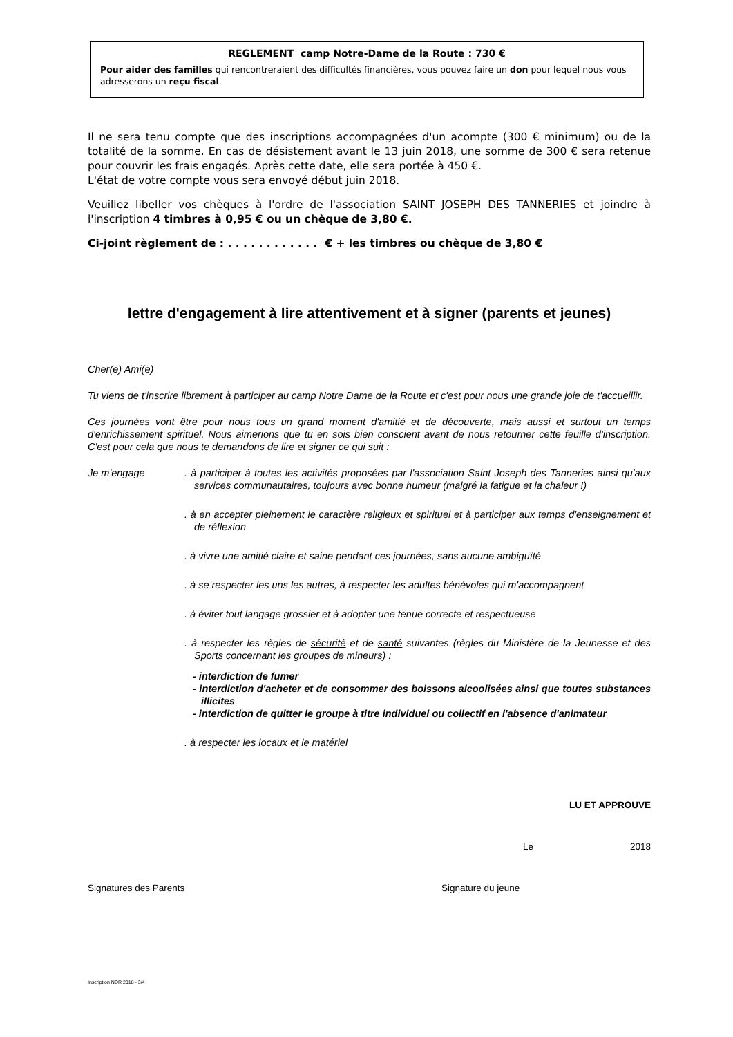REGLEMENT camp Notre-Dame de la Route : 730 €
Pour aider des familles qui rencontreraient des difficultés financières, vous pouvez faire un don pour lequel nous vous adresserons un reçu fiscal.
Il ne sera tenu compte que des inscriptions accompagnées d'un acompte (300 € minimum) ou de la totalité de la somme. En cas de désistement avant le 13 juin 2018, une somme de 300 € sera retenue pour couvrir les frais engagés. Après cette date, elle sera portée à 450 €.
L'état de votre compte vous sera envoyé début juin 2018.
Veuillez libeller vos chèques à l'ordre de l'association SAINT JOSEPH DES TANNERIES et joindre à l'inscription 4 timbres à 0,95 € ou un chèque de 3,80 €.
Ci-joint règlement de : . . . . . . . . . . . . € + les timbres ou chèque de 3,80 €
lettre d'engagement à lire attentivement et à signer (parents et jeunes)
Cher(e) Ami(e)
Tu viens de t'inscrire librement à participer au camp Notre Dame de la Route et c'est pour nous une grande joie de t'accueillir.
Ces journées vont être pour nous tous un grand moment d'amitié et de découverte, mais aussi et surtout un temps d'enrichissement spirituel. Nous aimerions que tu en sois bien conscient avant de nous retourner cette feuille d'inscription. C'est pour cela que nous te demandons de lire et signer ce qui suit :
Je m'engage . à participer à toutes les activités proposées par l'association Saint Joseph des Tanneries ainsi qu'aux services communautaires, toujours avec bonne humeur (malgré la fatigue et la chaleur !)
. à en accepter pleinement le caractère religieux et spirituel et à participer aux temps d'enseignement et de réflexion
. à vivre une amitié claire et saine pendant ces journées, sans aucune ambiguïté
. à se respecter les uns les autres, à respecter les adultes bénévoles qui m'accompagnent
. à éviter tout langage grossier et à adopter une tenue correcte et respectueuse
. à respecter les règles de sécurité et de santé suivantes (règles du Ministère de la Jeunesse et des Sports concernant les groupes de mineurs) :
- interdiction de fumer
- interdiction d'acheter et de consommer des boissons alcoolisées ainsi que toutes substances illicites
- interdiction de quitter le groupe à titre individuel ou collectif en l'absence d'animateur
. à respecter les locaux et le matériel
LU ET APPROUVE
Le 2018
Signatures des Parents Signature du jeune
Inscription NDR 2018 - 3/4